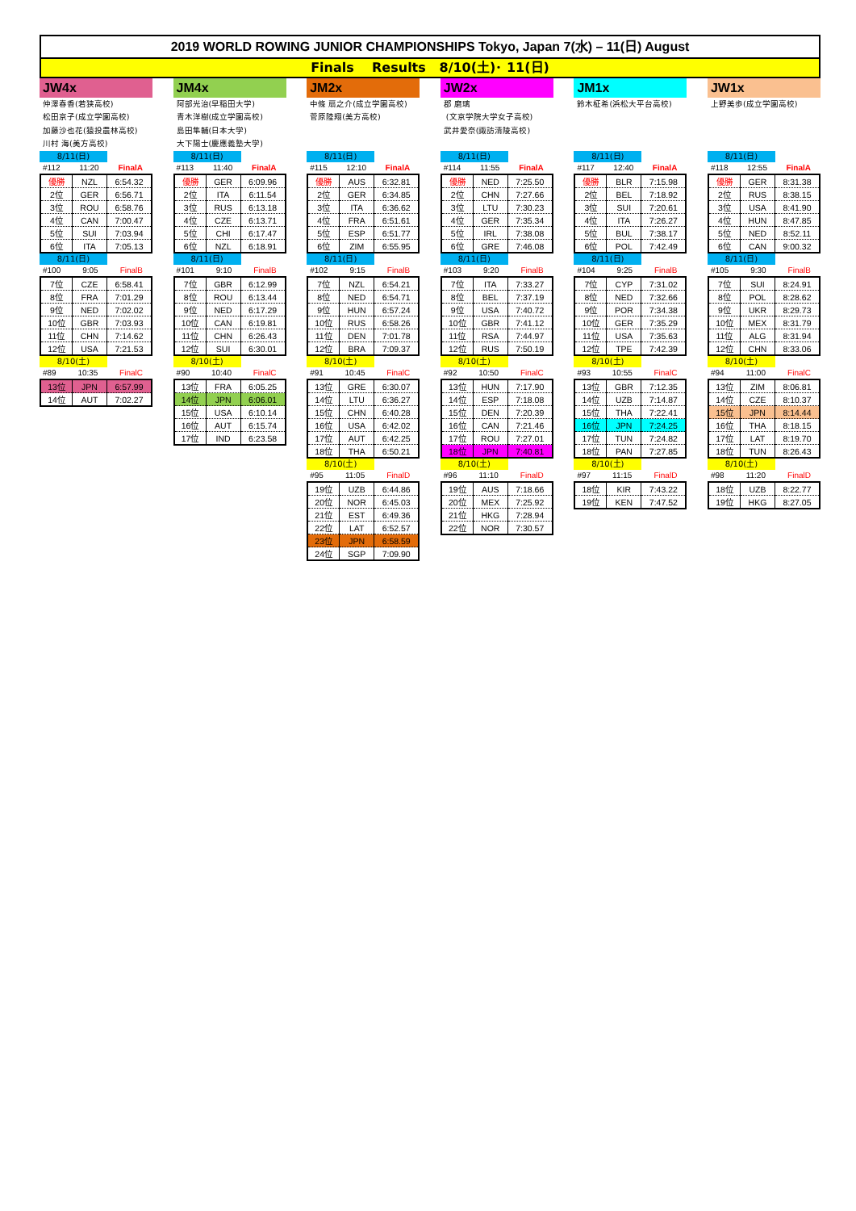2019 WORLD ROWING JUNIOR CHAMPIONSHIPS Tokyo, Japan 7(水) – 11(日) August
Finals Results 8/10(土)･ 11(日)
JW4x
仲澤春香(若狭高校)
松田京子(成立学園高校)
加藤沙也花(猿投農林高校)
川村 海(美方高校)
8/11(日)
#112 11:20 FinalA
| 優勝 | NZL | 6:54.32 |
| 2位 | GER | 6:56.71 |
| 3位 | ROU | 6:58.76 |
| 4位 | CAN | 7:00.47 |
| 5位 | SUI | 7:03.94 |
| 6位 | ITA | 7:05.13 |
8/11(日)
#100 9:05 FinalB
| 7位 | CZE | 6:58.41 |
| 8位 | FRA | 7:01.29 |
| 9位 | NED | 7:02.02 |
| 10位 | GBR | 7:03.93 |
| 11位 | CHN | 7:14.62 |
| 12位 | USA | 7:21.53 |
8/10(土)
#89 10:35 FinalC
| 13位 | JPN | 6:57.99 |
| 14位 | AUT | 7:02.27 |
JM4x
阿部光治(早稲田大学)
青木洋樹(成立学園高校)
島田隼輔(日本大学)
大下陽士(慶應義塾大学)
8/11(日)
#113 11:40 FinalA
| 優勝 | GER | 6:09.96 |
| 2位 | ITA | 6:11.54 |
| 3位 | RUS | 6:13.18 |
| 4位 | CZE | 6:13.71 |
| 5位 | CHI | 6:17.47 |
| 6位 | NZL | 6:18.91 |
8/11(日)
#101 9:10 FinalB
| 7位 | GBR | 6:12.99 |
| 8位 | ROU | 6:13.44 |
| 9位 | NED | 6:17.29 |
| 10位 | CAN | 6:19.81 |
| 11位 | CHN | 6:26.43 |
| 12位 | SUI | 6:30.01 |
8/10(土)
#90 10:40 FinalC
| 13位 | FRA | 6:05.25 |
| 14位 | JPN | 6:06.01 |
| 15位 | USA | 6:10.14 |
| 16位 | AUT | 6:15.74 |
| 17位 | IND | 6:23.58 |
JM2x
中條 扇之介(成立学園高校)
菅原陸翔(美方高校)
8/11(日)
#115 12:10 FinalA
| 優勝 | AUS | 6:32.81 |
| 2位 | GER | 6:34.85 |
| 3位 | ITA | 6:36.62 |
| 4位 | FRA | 6:51.61 |
| 5位 | ESP | 6:51.77 |
| 6位 | ZIM | 6:55.95 |
8/11(日)
#102 9:15 FinalB
| 7位 | NZL | 6:54.21 |
| 8位 | NED | 6:54.71 |
| 9位 | HUN | 6:57.24 |
| 10位 | RUS | 6:58.26 |
| 11位 | DEN | 7:01.78 |
| 12位 | BRA | 7:09.37 |
8/10(土)
#91 10:45 FinalC
| 13位 | GRE | 6:30.07 |
| 14位 | LTU | 6:36.27 |
| 15位 | CHN | 6:40.28 |
| 16位 | USA | 6:42.02 |
| 17位 | AUT | 6:42.25 |
| 18位 | THA | 6:50.21 |
8/10(土)
#95 11:05 FinalD
| 19位 | UZB | 6:44.86 |
| 20位 | NOR | 6:45.03 |
| 21位 | EST | 6:49.36 |
| 22位 | LAT | 6:52.57 |
| 23位 | JPN | 6:58.59 |
| 24位 | SGP | 7:09.90 |
JW2x
郡 磨璃
(文京学院大学女子高校)
武井愛奈(諏訪清陵高校)
8/11(日)
#114 11:55 FinalA
| 優勝 | NED | 7:25.50 |
| 2位 | CHN | 7:27.66 |
| 3位 | LTU | 7:30.23 |
| 4位 | GER | 7:35.34 |
| 5位 | IRL | 7:38.08 |
| 6位 | GRE | 7:46.08 |
8/11(日)
#103 9:20 FinalB
| 7位 | ITA | 7:33.27 |
| 8位 | BEL | 7:37.19 |
| 9位 | USA | 7:40.72 |
| 10位 | GBR | 7:41.12 |
| 11位 | RSA | 7:44.97 |
| 12位 | RUS | 7:50.19 |
8/10(土)
#92 10:50 FinalC
| 13位 | HUN | 7:17.90 |
| 14位 | ESP | 7:18.08 |
| 15位 | DEN | 7:20.39 |
| 16位 | CAN | 7:21.46 |
| 17位 | ROU | 7:27.01 |
| 18位 | JPN | 7:40.81 |
8/10(土)
#96 11:10 FinalD
| 19位 | AUS | 7:18.66 |
| 20位 | MEX | 7:25.92 |
| 21位 | HKG | 7:28.94 |
| 22位 | NOR | 7:30.57 |
JM1x
鈴木柾希(浜松大平台高校)
8/11(日)
#117 12:40 FinalA
| 優勝 | BLR | 7:15.98 |
| 2位 | BEL | 7:18.92 |
| 3位 | SUI | 7:20.61 |
| 4位 | ITA | 7:26.27 |
| 5位 | BUL | 7:38.17 |
| 6位 | POL | 7:42.49 |
8/11(日)
#104 9:25 FinalB
| 7位 | CYP | 7:31.02 |
| 8位 | NED | 7:32.66 |
| 9位 | POR | 7:34.38 |
| 10位 | GER | 7:35.29 |
| 11位 | USA | 7:35.63 |
| 12位 | TPE | 7:42.39 |
8/10(土)
#93 10:55 FinalC
| 13位 | GBR | 7:12.35 |
| 14位 | UZB | 7:14.87 |
| 15位 | THA | 7:22.41 |
| 16位 | JPN | 7:24.25 |
| 17位 | TUN | 7:24.82 |
| 18位 | PAN | 7:27.85 |
8/10(土)
#97 11:15 FinalD
| 18位 | KIR | 7:43.22 |
| 19位 | KEN | 7:47.52 |
JW1x
上野美歩(成立学園高校)
8/11(日)
#118 12:55 FinalA
| 優勝 | GER | 8:31.38 |
| 2位 | RUS | 8:38.15 |
| 3位 | USA | 8:41.90 |
| 4位 | HUN | 8:47.85 |
| 5位 | NED | 8:52.11 |
| 6位 | CAN | 9:00.32 |
8/11(日)
#105 9:30 FinalB
| 7位 | SUI | 8:24.91 |
| 8位 | POL | 8:28.62 |
| 9位 | UKR | 8:29.73 |
| 10位 | MEX | 8:31.79 |
| 11位 | ALG | 8:31.94 |
| 12位 | CHN | 8:33.06 |
8/10(土)
#94 11:00 FinalC
| 13位 | ZIM | 8:06.81 |
| 14位 | CZE | 8:10.37 |
| 15位 | JPN | 8:14.44 |
| 16位 | THA | 8:18.15 |
| 17位 | LAT | 8:19.70 |
| 18位 | TUN | 8:26.43 |
8/10(土)
#98 11:20 FinalD
| 18位 | UZB | 8:22.77 |
| 19位 | HKG | 8:27.05 |